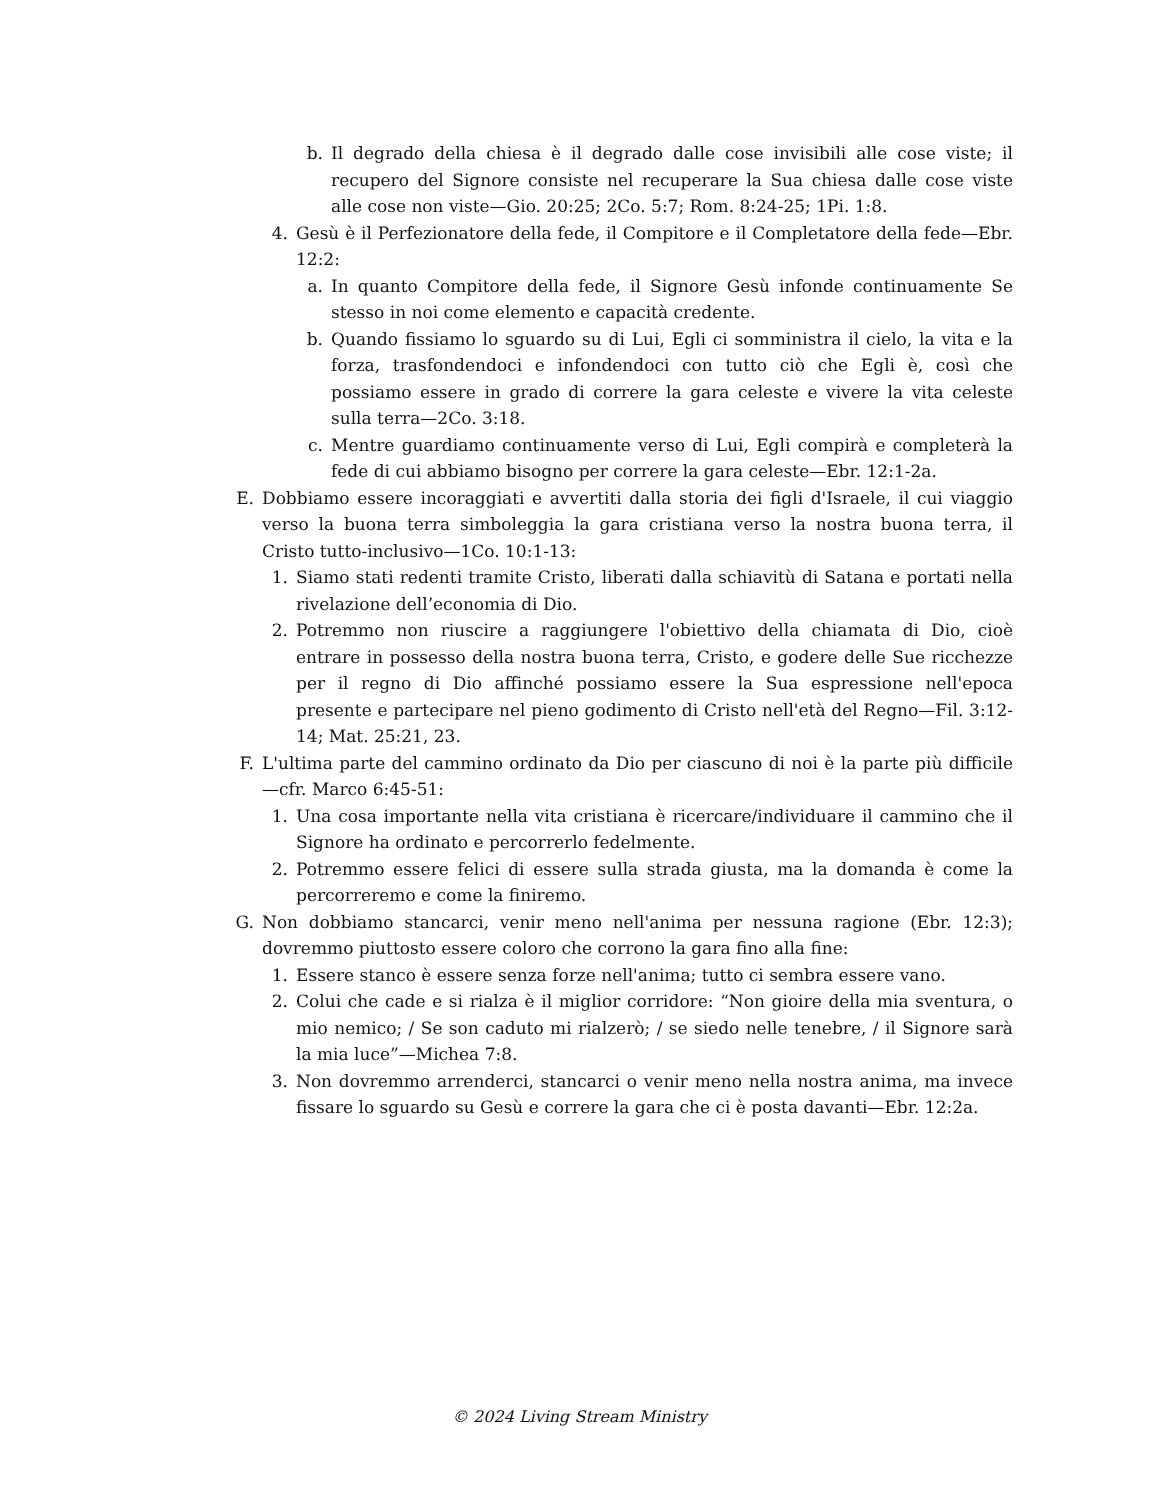b. Il degrado della chiesa è il degrado dalle cose invisibili alle cose viste; il recupero del Signore consiste nel recuperare la Sua chiesa dalle cose viste alle cose non viste—Gio. 20:25; 2Co. 5:7; Rom. 8:24-25; 1Pi. 1:8.
4. Gesù è il Perfezionatore della fede, il Compitore e il Completatore della fede—Ebr. 12:2:
a. In quanto Compitore della fede, il Signore Gesù infonde continuamente Se stesso in noi come elemento e capacità credente.
b. Quando fissiamo lo sguardo su di Lui, Egli ci somministra il cielo, la vita e la forza, trasfondendoci e infondendoci con tutto ciò che Egli è, così che possiamo essere in grado di correre la gara celeste e vivere la vita celeste sulla terra—2Co. 3:18.
c. Mentre guardiamo continuamente verso di Lui, Egli compirà e completerà la fede di cui abbiamo bisogno per correre la gara celeste—Ebr. 12:1-2a.
E. Dobbiamo essere incoraggiati e avvertiti dalla storia dei figli d'Israele, il cui viaggio verso la buona terra simboleggia la gara cristiana verso la nostra buona terra, il Cristo tutto-inclusivo—1Co. 10:1-13:
1. Siamo stati redenti tramite Cristo, liberati dalla schiavitù di Satana e portati nella rivelazione dell’economia di Dio.
2. Potremmo non riuscire a raggiungere l'obiettivo della chiamata di Dio, cioè entrare in possesso della nostra buona terra, Cristo, e godere delle Sue ricchezze per il regno di Dio affinché possiamo essere la Sua espressione nell'epoca presente e partecipare nel pieno godimento di Cristo nell'età del Regno—Fil. 3:12-14; Mat. 25:21, 23.
F. L'ultima parte del cammino ordinato da Dio per ciascuno di noi è la parte più difficile—cfr. Marco 6:45-51:
1. Una cosa importante nella vita cristiana è ricercare/individuare il cammino che il Signore ha ordinato e percorrerlo fedelmente.
2. Potremmo essere felici di essere sulla strada giusta, ma la domanda è come la percorreremo e come la finiremo.
G. Non dobbiamo stancarci, venir meno nell'anima per nessuna ragione (Ebr. 12:3); dovremmo piuttosto essere coloro che corrono la gara fino alla fine:
1. Essere stanco è essere senza forze nell'anima; tutto ci sembra essere vano.
2. Colui che cade e si rialza è il miglior corridore: “Non gioire della mia sventura, o mio nemico; / Se son caduto mi rialzerò; / se siedo nelle tenebre, / il Signore sarà la mia luce”—Michea 7:8.
3. Non dovremmo arrenderci, stancarci o venir meno nella nostra anima, ma invece fissare lo sguardo su Gesù e correre la gara che ci è posta davanti—Ebr. 12:2a.
© 2024 Living Stream Ministry